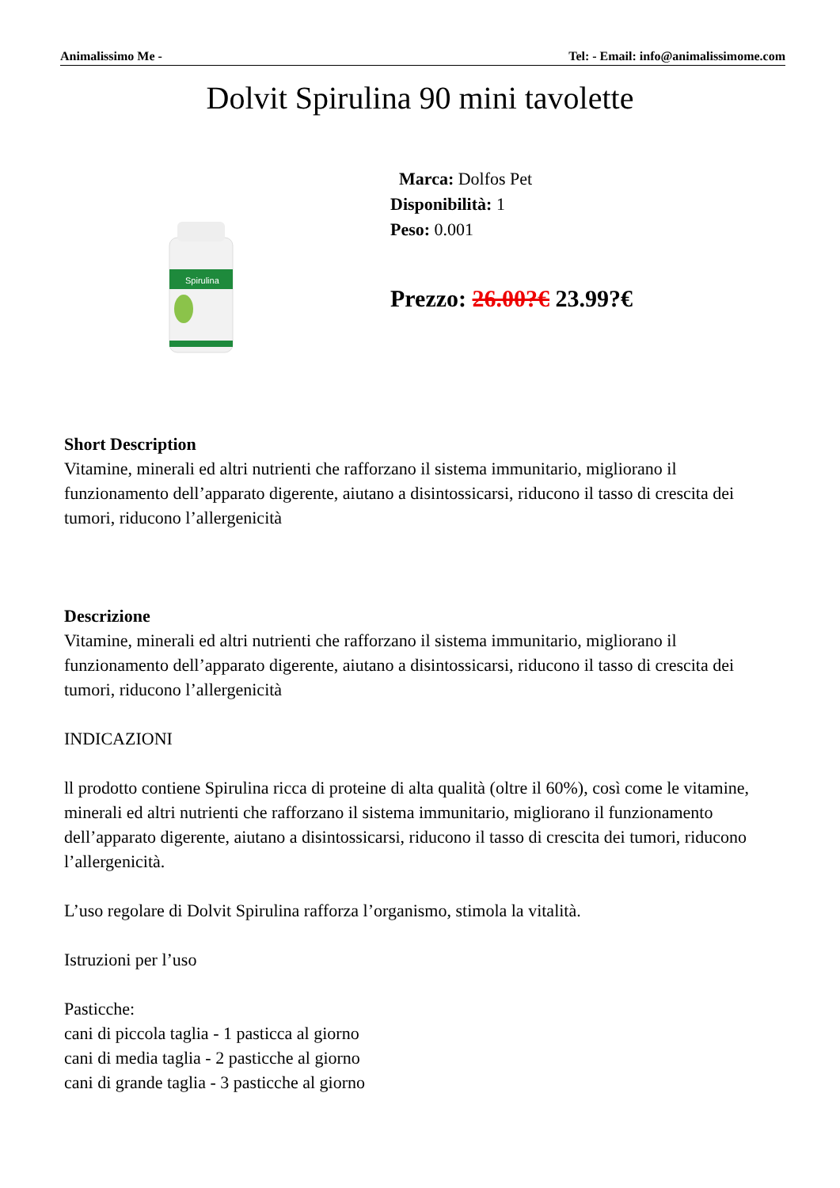Animalissimo Me - Tel: - Email: info@animalissimome.com
Dolvit Spirulina 90 mini tavolette
Spirulina
Marca: Dolfos Pet
Disponibilità: 1
Peso: 0.001
Prezzo: 26.00?€ 23.99?€
Short Description
Vitamine, minerali ed altri nutrienti che rafforzano il sistema immunitario, migliorano il funzionamento dell’apparato digerente, aiutano a disintossicarsi, riducono il tasso di crescita dei tumori, riducono l’allergenicità
Descrizione
Vitamine, minerali ed altri nutrienti che rafforzano il sistema immunitario, migliorano il funzionamento dell’apparato digerente, aiutano a disintossicarsi, riducono il tasso di crescita dei tumori, riducono l’allergenicità
INDICAZIONI
ll prodotto contiene Spirulina ricca di proteine di alta qualità (oltre il 60%), così come le vitamine, minerali ed altri nutrienti che rafforzano il sistema immunitario, migliorano il funzionamento dell’apparato digerente, aiutano a disintossicarsi, riducono il tasso di crescita dei tumori, riducono l’allergenicità.
L’uso regolare di Dolvit Spirulina rafforza l’organismo, stimola la vitalità.
Istruzioni per l’uso
Pasticche:
cani di piccola taglia - 1 pasticca al giorno
cani di media taglia - 2 pasticche al giorno
cani di grande taglia - 3 pasticche al giorno